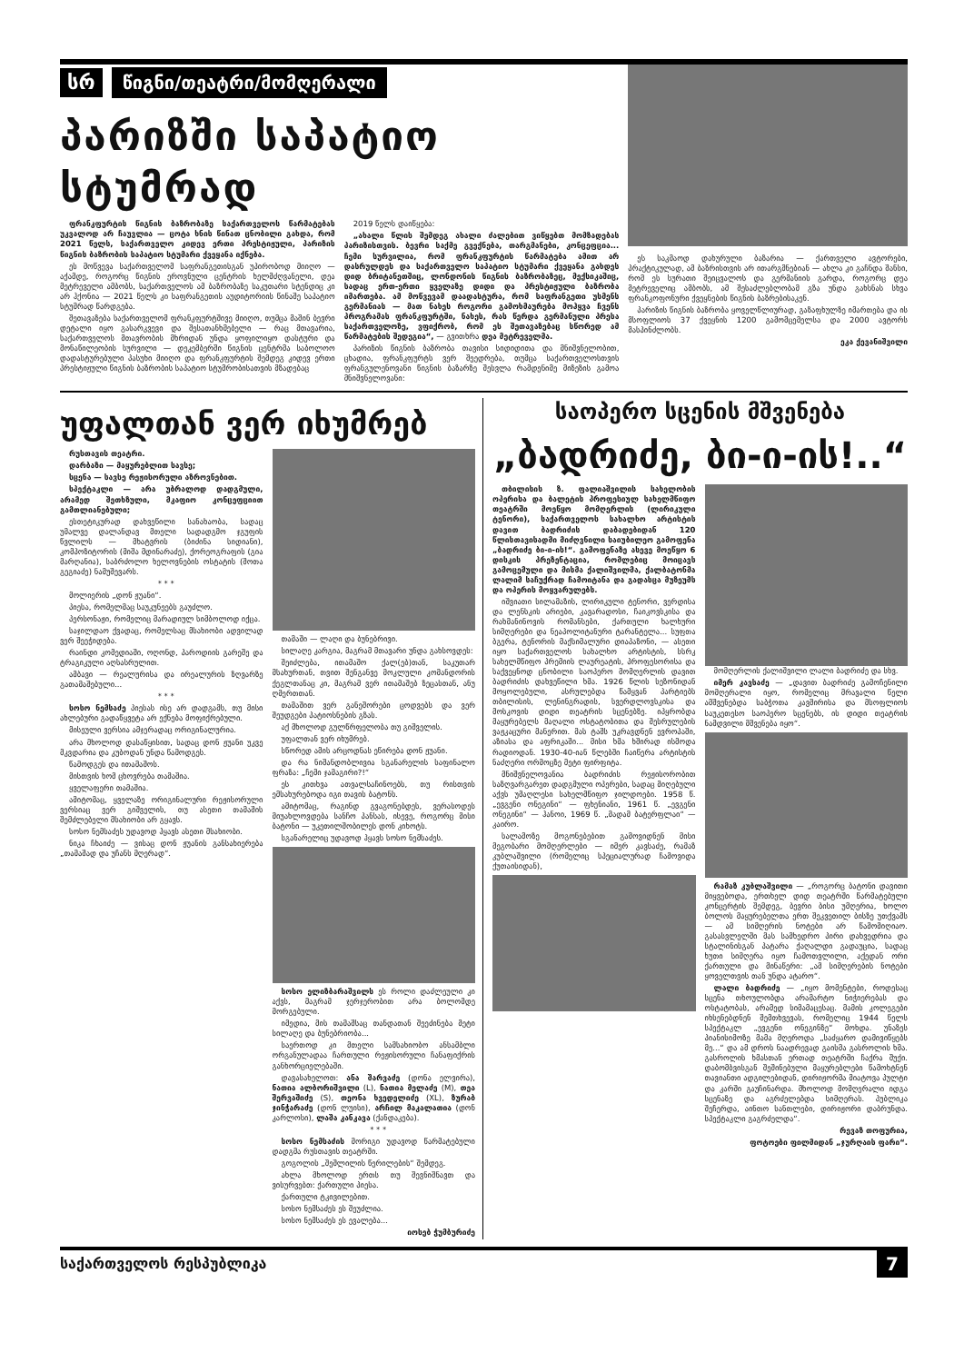სრ წიგნი/თეატრი/მომღერალი
პარიზში საპატიო სტუმრად
ფრანკფურტის წიგნის ბაზრობაზე საქართველოს წარმატებას უკვალოდ არ ჩაუვლია — ცოტა ხნის წინათ ცნობილი გახდა, რომ 2021 წელს, საქართველო კიდევ ერთი პრესტიჟული, პარიზის წიგნის ბაზრობის საპატიო სტუმარი ქვეყანა იქნება.
ეს მოწვევა საქართველომ საფრანგეთისგან უპირობოდ მიიღო — აქამდე, როგორც წიგნის ეროვნული ცენტრის ხელმძღვანელი, დეა მეტრეველი ამბობს, საქართველოს ამ ბაზრობაზე საკუთარი სტენდიც კი არ ჰქონია — 2021 წელს კი საფრანგეთის აუდიტორიის წინაშე საპატიო სტუმრად წარდგება.
შეთავაზება საქართველომ ფრანკფურტშივე მიიღო, თუმცა მაშინ ბევრი დეტალი იყო გასარკვევი და შესათანხმებელი — რაც მთავარია, საქართველოს მთავრობის მხრიდან უნდა ყოფილიყო დასტური და მონაწილეობის სურვილი — დეკემბერში წიგნის ცენტრმა საბოლოო დადასტურებული პასუხი მიიღო და ფრანკფურტის შემდეგ კიდევ ერთი პრესტიჟული წიგნის ბაზრობის საპატიო სტუმრობისათვის მზადებაც
2019 წელს დაიწყება:
„ახალი წლის შემდეგ ახალი ძალებით ვიწყებთ მომზადებას პარიზისთვის. ბევრი საქმე გვექნება, თარგმანები, კონცეფცია... ჩემი სურვილია, რომ ფრანკფურტის წარმატება ამით არ დასრულდეს და საქართველო საპატიო სტუმარი ქვეყანა გახდეს დიდ ბრიტანეთშიც, ლონდონის წიგნის ბაზრობაზეც, მექსიკაშიც, სადაც ერთ-ერთი ყველაზე დიდი და პრესტიჟული ბაზრობა იმართება. ამ მოწვევამ დაადასტურა, რომ საფრანგეთი უსმენს გერმანიას — მათ ნახეს როგორი გამოხმაურება მოჰყვა ჩვენს პროგრამას ფრანკფურტში, ნახეს, რას წერდა გერმანული პრესა საქართველოზე, ვფიქრობ, რომ ეს შეთავაზებაც სწორედ ამ წარმატების შედეგია“, — გვითხრა დეა მეტრეველმა.
პარიზის წიგნის ბაზრობა თავისი სიდიდითა და მნიშვნელობით, ცხადია, ფრანკფურტს ვერ შეედრება, თუმცა საქართველოსთვის ფრანგულენოვანი წიგნის ბაზარზე შესვლა რამდენიმე მიზეზის გამოა მნიშვნელოვანი:
ეს საკმაოდ დახურული ბაზარია — ქართველი ავტორები, პრაქტიკულად, ამ ბაზრისთვის არ ითარგმნებიან — ახლა კი გაჩნდა შანსი, რომ ეს სურათი შეიცვალოს და გერმანიის გარდა, როგორც დეა მეტრეველიც ამბობს, ამ შესაძლებლობამ გზა უნდა გახსნას სხვა ფრანკოფონური ქვეყნების წიგნის ბაზრებისაკენ.
პარიზის წიგნის ბაზრობა ყოველწლიურად, გაზაფხულზე იმართება და ის მსოფლიოს 37 ქვეყნის 1200 გამომცემელსა და 2000 ავტორს მასპინძლობს.
ეკა ქევანიშვილი
უფალთან ვერ იხუმრებ
რუსთავის თეატრი.
დარბაზი — მაყურებლით სავსე;
სცენა — სავსე რეჟისორული აზროვნებით.
სპექტაკლი — არა უბრალოდ დადგმული, არამედ შეთხზული, მკაფიო კონცეფციით გამთლიანებული;
ესთეტიკურად დახვეწილი სანახაობა, სადაც უმალვე დალანდავ მთელი სადადგმო ჯგუფის წვლილს — მხატვრის (ბიძინა სიდიანი), კომპოზიტორის (მიშა მდინარაძე), ქორეოგრაფის (გია მარღანია), საბრძოლო ხელოვნების ოსტატის (შოთა გეგიაძე) ნამუშევარს.
* * *
მოლიერის „დონ ჟუანი“.
პიესა, რომელმაც საუკუნეებს გაუძლო.
პერსონაჟი, რომელიც მარადიულ სიმბოლოდ იქცა.
საჯილდაო ქვადაც, რომელსაც მსახიობი ადვილად ვერ შეეჭიდება.
რაინდი კომედიაში, ოღონდ, პაროდიის გარეშე და ტრაგიკული აღსასრულით.
ამბავი — რეალურისა და ირეალურის ზღვარზე გათამაშებული...
* * *
სოსო ნემსაძე პიესას ისე არ დადგამს, თუ მისი ახლებური გადაწყვეტა არ ექნება მოფიქრებული.
მისეული ვერსია ამჯერადაც ორიგინალურია.
არა მხოლოდ დასაწყისით, სადაც დონ ჟუანი უკვე მკვდარია და კუბოდან უნდა წამოდგეს.
წამოდგეს და ითამაშოს.
მისთვის ხომ ცხოვრება თამაშია.
ყველაფერი თამაშია.
ამიტომაც, ყველაზე ორიგინალური რეჟისორული ვერსიაც ვერ გიშველის, თუ ასეთი თამაშის შემძლებელი მსახიობი არ გყავს.
სოსო ნემსაძეს უდავოდ ჰყავს ასეთი მსახიობი.
ნიკა ჩხაიძე — ვისაც დონ ჟუანის განსახიერება „თამაშად და უჩანს მღერად“.
თამაში — ლაღი და ბუნებრივი.
სილაღე კარგია, მაგრამ მთავარი უნდა გახსოვდეს:
შეიძლება, ითამაშო ქალ(ებ)თან, საკუთარ მსახურთან, თვით შენგანვე მოკლული კომანდორის ქეგლთანაც კი, მაგრამ ვერ ითამაშებ ზეცასთან, ანუ ღმერთთან.
თამაშით ვერ განეშორები ცოდვებს და ვერ შეუდგები პატიოსნების გზას.
აქ მხოლოდ გულწრფელობა თუ გიშველის.
უფალთან ვერ იხუმრებ.
სწორედ ამის არცოდნას ეწირება დონ ჟუანი.
და რა ნიშანდობლივია სგანარელის საფინალო ფრაზა: „ჩემი ჯამაგირი?!“
ეს კითხვა ათვალსაჩინოებს, თუ რისთვის ემსახურებოდა იგი თავის ბატონს.
ამიტომაც, რაგინდ გვაგონებდეს, ვერასოდეს მიუახლოვდება სანჩო პანსას, ისევე, როგორც მისი ბატონი — უკეთილშობილეს დონ კიხოტს.
სგანარელიც უდავოდ ჰყავს სოსო ნემსაძეს.
სოსო ელიზბარაშვილს ეს როლი დაძლეული კი აქვს, მაგრამ ჯერჯერობით არა ბოლომდე მორგებული.
იმედია, მის თამაშსაც თანდათან შეეძინება მეტი სილაღე და ბუნებრიობა...
საერთოდ კი მთელი სამსახიობო ანსამბლი ორგანულადაა ჩართული რეჟისორული ჩანაფიქრის განხორციელებაში.
დავასახელოთ: ანა შარვაძე (დონა ელვირა), ნათია ალბორიშვილი (L), ნათია მელაძე (M), თეა შერვაშიძე (S), თეონა ხვედელიძე (XL), ზურაბ ჯინჭარაძე (დონ ლუისი), არჩილ მაკალათია (დონ კარლოსი), ლაშა კანკავა (ქანდაკება).
* * *
სოსო ნემსაძის მორიგი უდავოდ წარმატებული დადგმა რუსთავის თეატრში.
გოგოლის „შეშლილის წერილების“ შემდეგ.
ახლა მხოლოდ ერთს თუ შევნიშნავთ და ვისურვებთ: ქართული პიესა.
ქართული ტკივილებით.
სოსო ნემსაძეს ეს შეუძლია.
სოსო ნემსაძეს ეს ევალება...
იოსებ ჭუმბურიძე
საოპერო სცენის მშვენება
„ბადრიძე, ბი-ი-ის!..“
თბილისის ზ. ფალიაშვილის სახელობის ოპერისა და ბალეტის პროფესიულ სახელმწიფო თეატრში მოეწყო მომღერლის (ლირიკული ტენორი), საქართველოს სახალხო არტისტის დავით ბადრიძის დაბადებიდან 120 წლისთავისადმი მიძღვნილი საიუბილეო გამოფენა „ბადრიძე ბი-ი-ის!“. გამოფენაზე ასევე მოეწყო 6 დისკის პრეზენტაცია, რომლებიც მოიცავს გამოცემული და მისმა ქალიშვილმა, ქალბატონმა ლალიმ საჩუქრად ჩამოიტანა და გადასცა მუზეუმს და ოპერის მოყვარულებს.
იშვიათი სილამაზის, ლირიკული ტენორი, ვერდისა და ლენსკის არიები, კავარადოსი, ჩაიკოვსკისა და რახმანინოვის რომანსები, ქართული ხალხური სიმღერები და ნეაპოლიტანური ტარანტელა... სუფთა ბგერა, ტენორის მაქსიმალური დიაპაზონი, — ასეთი იყო საქართველოს სახალხო არტისტის, სსრკ სახელმწიფო პრემიის ლაურეატის, პროფესორისა და საქვეყნოდ ცნობილი საოპერო მომღერლის დავით ბადრიძის დახვეწილი ხმა. 1926 წლის სეზონიდან მოყოლებული, ასრულებდა წამყვან პარტიებს თბილისის, ლენინგრადის, სვერდლოვსკისა და მოსკოვის დიდი თეატრის სცენებზე. იპყრობდა მაყურებელს მაღალი ოსტატობითა და შესრულების ვაჟკაცური მანერით. მას ტაშს უკრავდნენ ევროპაში, აზიასა და აფრიკაში... მისი ხმა ხშირად ისმოდა რადიოდან. 1930-40-იან წლებში ჩაიწერა არტისტის ნაძღერი ორმოცზე მეტი ფირფიტა.
მნიშვნელოვანია ბადრიძის რეჟისორობით საზღვარგარეთ დადგმული ოპერები, სადაც მიღებული აქვს უმაღლესი სახელმწიფო ჯილდოები. 1958 წ. „ევგენი ონეგინი“ — ფხენიანი, 1961 წ. „ევგენი ონეგინი“ — ჰანოი, 1969 წ. „მადამ ბატერფლაი“ — კაირო.
სალამოზე მოგონებებით გამოვიდნენ მისი მეგობარი მომღერლები — იმერ კავსაძე, რამაზ კუბლაშვილი (რომელიც სპეციალურად ჩამოვიდა ქუთაისიდან),
მომღერლის ქალიშვილი ლალი ბადრიძე და სხვ.
იმერ კავსაძე — „დავით ბადრიძე გამოჩენილი მომღერალი იყო, რომელიც მრავალი წელი ამშვენებდა საბჭოთა კავშირისა და მსოფლიოს საუკეთესო საოპერო სცენებს, ის დიდი თეატრის ნამდვილი მშვენება იყო“.
რამაზ კუბლაშვილი — „როგორც ბატონი დავითი მიყვებოდა, ერთხელ დიდ თეატრში წარმატებული კონცერტის შემდეგ, ბევრი ბისი უმღერია, ხოლო ბოლოს მაყურებელთა ერთ შეკვეთილ ბისზე უთქვამს — ამ სიმღერის ნოტები არ წამომიღიაო. გასასვლელში მას სამხედრო პირი დახვედრია და სტალინისგან პატარა ქაღალდი გადაუცია, სადაც ხუთი სიმღერა იყო ჩამოთვლილი, აქედან ორი ქართული და მინაწერი: „ამ სიმღერების ნოტები ყოველთვის თან უნდა ატარო“.
ლალი ბადრიძე — „იყო მომენტები, როდესაც სცენა თხოულობდა არამარტო ნიჭიერებას და ოსტატობას, არამედ სიმამაცესაც. მამის კოლეგები იხსენებდნენ შემთხვევას, რომელიც 1944 წელს სპექტაკლ „ევგენი ონეგინზე“ მოხდა. უნაზეს პიანისიმოზე მამა მღეროდა „საძყარო დამივიწყებს მე...“ და ამ დროს ნაადრევად გაისმა გასროლის ხმა. გასროლის ხმასთან ერთად თეატრში ჩაქრა შუქი. დაბომბვისგან შეშინებული მაყურებლები წამოხტნენ თავიანთი ადგილებიდან, დირიჟორმა მიატოვა პულტი და კარში გაუჩინარდა. მხოლოდ მომღერალი იდგა სცენაზე და აგრძელებდა სიმღერას. პუბლიკა შეჩერდა, აინთო სანთლები, დირიჟორი დაბრუნდა. სპექტაკლი გაგრძელდა“.
რევაზ თოფურია,
ფოტოები ფილმიდან „ჯურღაის ფარი“.
საქართველოს რესპუბლიკა 7